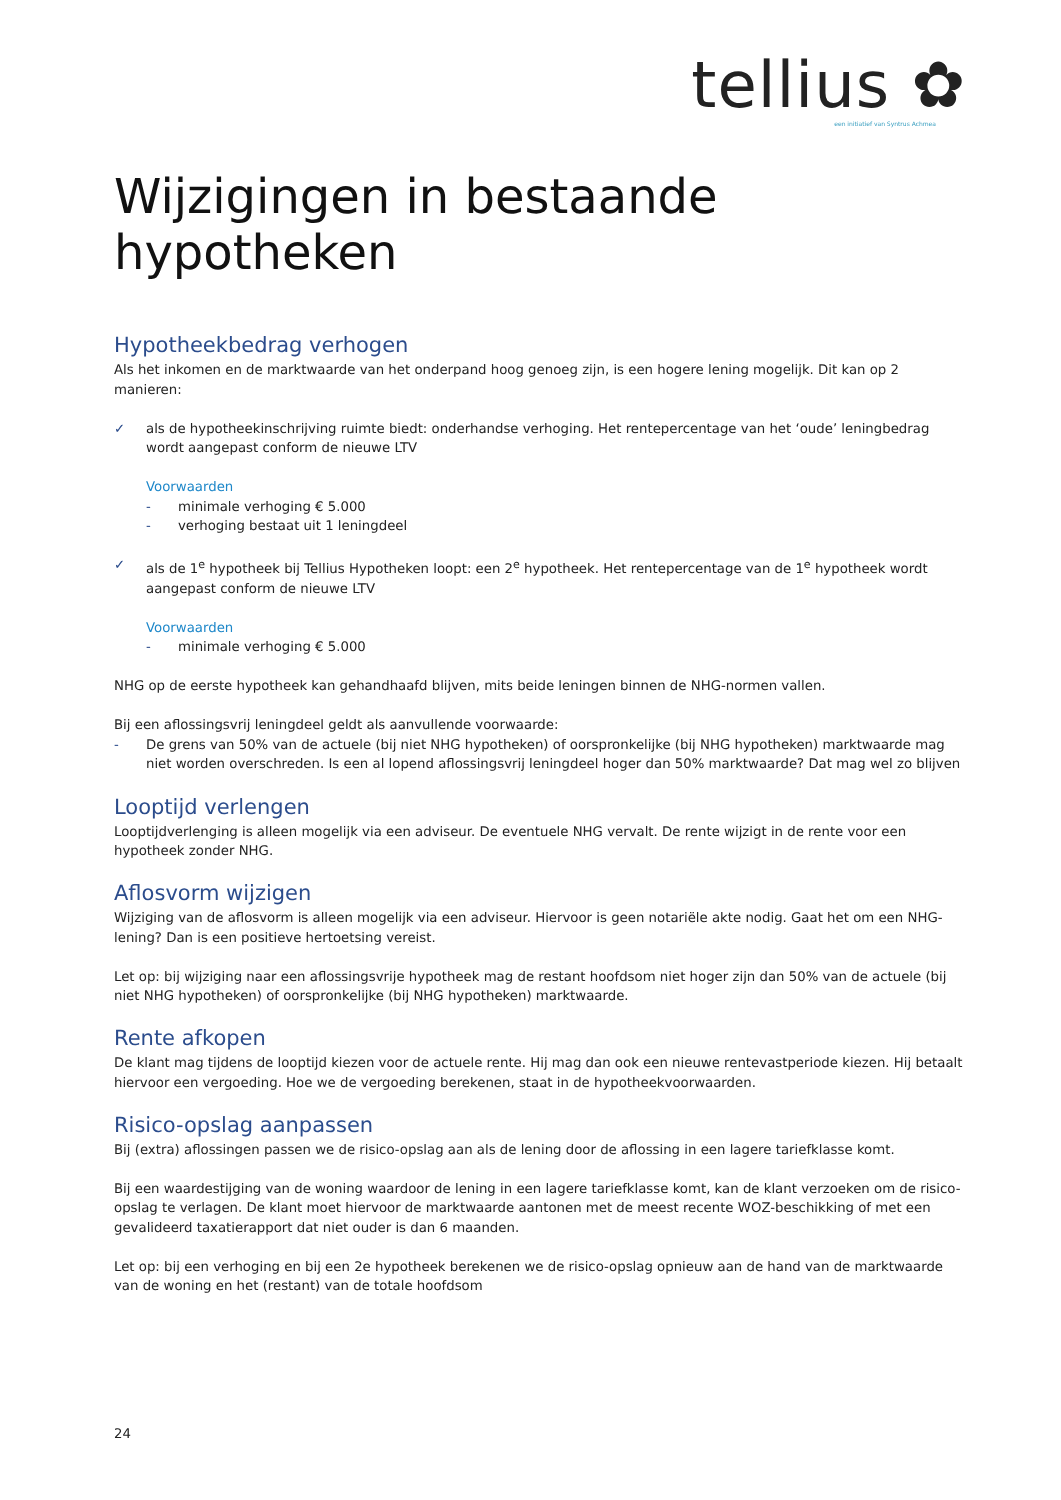tellius ✿
een initiatief van Syntrus Achmea
Wijzigingen in bestaande hypotheken
Hypotheekbedrag verhogen
Als het inkomen en de marktwaarde van het onderpand hoog genoeg zijn, is een hogere lening mogelijk. Dit kan op 2 manieren:
✓ als de hypotheekinschrijving ruimte biedt: onderhandse verhoging. Het rentepercentage van het ‘oude’ leningbedrag wordt aangepast conform de nieuwe LTV
Voorwaarden
- minimale verhoging € 5.000
- verhoging bestaat uit 1 leningdeel
✓ als de 1<sup>e</sup> hypotheek bij Tellius Hypotheken loopt: een 2<sup>e</sup> hypotheek. Het rentepercentage van de 1<sup>e</sup> hypotheek wordt aangepast conform de nieuwe LTV
Voorwaarden
- minimale verhoging € 5.000
NHG op de eerste hypotheek kan gehandhaafd blijven, mits beide leningen binnen de NHG-normen vallen.
Bij een aflossingsvrij leningdeel geldt als aanvullende voorwaarde:
- De grens van 50% van de actuele (bij niet NHG hypotheken) of oorspronkelijke (bij NHG hypotheken) marktwaarde mag niet worden overschreden. Is een al lopend aflossingsvrij leningdeel hoger dan 50% marktwaarde? Dat mag wel zo blijven
Looptijd verlengen
Looptijdverlenging is alleen mogelijk via een adviseur. De eventuele NHG vervalt. De rente wijzigt in de rente voor een hypotheek zonder NHG.
Aflosvorm wijzigen
Wijziging van de aflosvorm is alleen mogelijk via een adviseur. Hiervoor is geen notariële akte nodig. Gaat het om een NHG-lening? Dan is een positieve hertoetsing vereist.
Let op: bij wijziging naar een aflossingsvrije hypotheek mag de restant hoofdsom niet hoger zijn dan 50% van de actuele (bij niet NHG hypotheken) of oorspronkelijke (bij NHG hypotheken) marktwaarde.
Rente afkopen
De klant mag tijdens de looptijd kiezen voor de actuele rente. Hij mag dan ook een nieuwe rentevastperiode kiezen. Hij betaalt hiervoor een vergoeding. Hoe we de vergoeding berekenen, staat in de hypotheekvoorwaarden.
Risico-opslag aanpassen
Bij (extra) aflossingen passen we de risico-opslag aan als de lening door de aflossing in een lagere tariefklasse komt.
Bij een waardestijging van de woning waardoor de lening in een lagere tariefklasse komt, kan de klant verzoeken om de risico-opslag te verlagen. De klant moet hiervoor de marktwaarde aantonen met de meest recente WOZ-beschikking of met een gevalideerd taxatierapport dat niet ouder is dan 6 maanden.
Let op: bij een verhoging en bij een 2e hypotheek berekenen we de risico-opslag opnieuw aan de hand van de marktwaarde van de woning en het (restant) van de totale hoofdsom
24